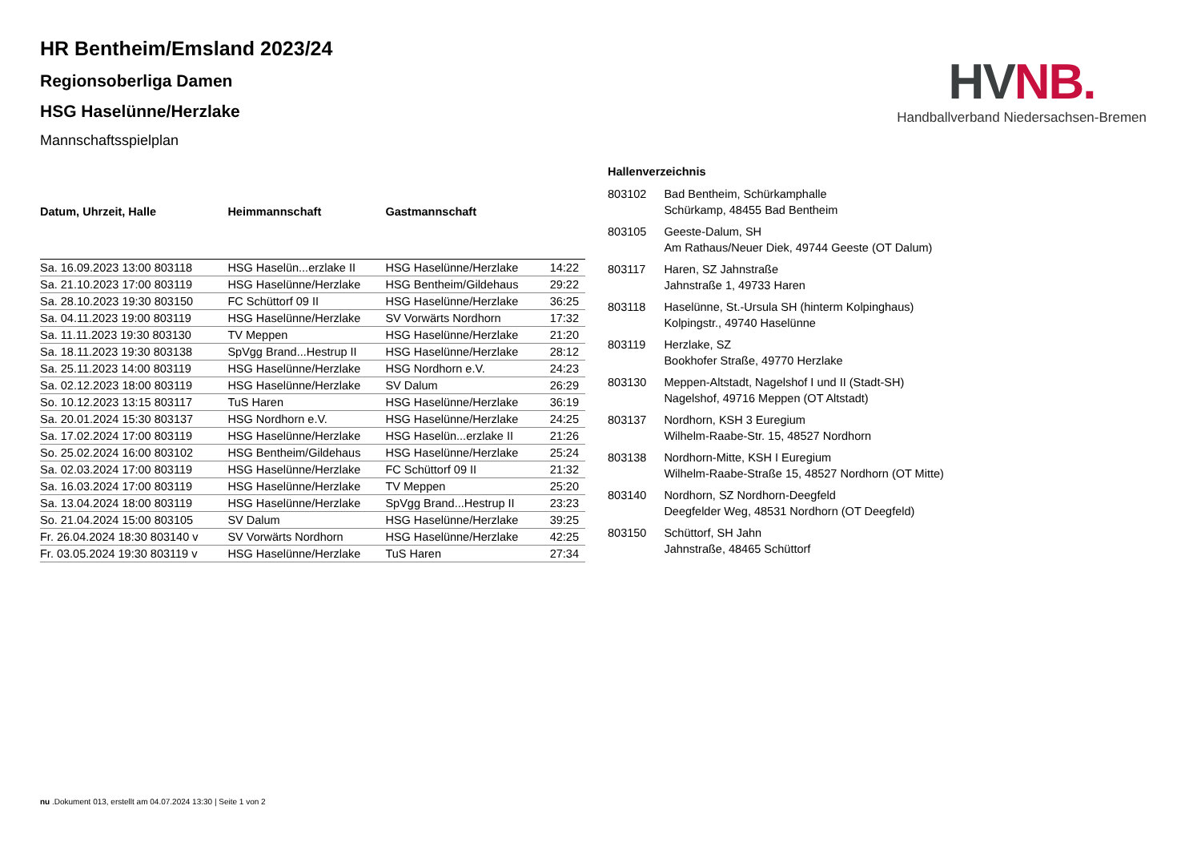HV NB.
Handballverband Niedersachsen-Bremen
HR Bentheim/Emsland 2023/24
Regionsoberliga Damen
HSG Haselünne/Herzlake
Mannschaftsspielplan
| Datum, Uhrzeit, Halle | Heimmannschaft | Gastmannschaft | |
| --- | --- | --- | --- |
| Sa. 16.09.2023 13:00 803118 | HSG Haselün...erzlake II | HSG Haselünne/Herzlake | 14:22 |
| Sa. 21.10.2023 17:00 803119 | HSG Haselünne/Herzlake | HSG Bentheim/Gildehaus | 29:22 |
| Sa. 28.10.2023 19:30 803150 | FC Schüttorf 09 II | HSG Haselünne/Herzlake | 36:25 |
| Sa. 04.11.2023 19:00 803119 | HSG Haselünne/Herzlake | SV Vorwärts Nordhorn | 17:32 |
| Sa. 11.11.2023 19:30 803130 | TV Meppen | HSG Haselünne/Herzlake | 21:20 |
| Sa. 18.11.2023 19:30 803138 | SpVgg Brand...Hestrup II | HSG Haselünne/Herzlake | 28:12 |
| Sa. 25.11.2023 14:00 803119 | HSG Haselünne/Herzlake | HSG Nordhorn e.V. | 24:23 |
| Sa. 02.12.2023 18:00 803119 | HSG Haselünne/Herzlake | SV Dalum | 26:29 |
| So. 10.12.2023 13:15 803117 | TuS Haren | HSG Haselünne/Herzlake | 36:19 |
| Sa. 20.01.2024 15:30 803137 | HSG Nordhorn e.V. | HSG Haselünne/Herzlake | 24:25 |
| Sa. 17.02.2024 17:00 803119 | HSG Haselünne/Herzlake | HSG Haselün...erzlake II | 21:26 |
| So. 25.02.2024 16:00 803102 | HSG Bentheim/Gildehaus | HSG Haselünne/Herzlake | 25:24 |
| Sa. 02.03.2024 17:00 803119 | HSG Haselünne/Herzlake | FC Schüttorf 09 II | 21:32 |
| Sa. 16.03.2024 17:00 803119 | HSG Haselünne/Herzlake | TV Meppen | 25:20 |
| Sa. 13.04.2024 18:00 803119 | HSG Haselünne/Herzlake | SpVgg Brand...Hestrup II | 23:23 |
| So. 21.04.2024 15:00 803105 | SV Dalum | HSG Haselünne/Herzlake | 39:25 |
| Fr. 26.04.2024 18:30 803140 v | SV Vorwärts Nordhorn | HSG Haselünne/Herzlake | 42:25 |
| Fr. 03.05.2024 19:30 803119 v | HSG Haselünne/Herzlake | TuS Haren | 27:34 |
Hallenverzeichnis
| 803102 | Bad Bentheim, Schürkamphalle Schürkamp, 48455 Bad Bentheim |
| 803105 | Geeste-Dalum, SH Am Rathaus/Neuer Diek, 49744 Geeste (OT Dalum) |
| 803117 | Haren, SZ Jahnstraße Jahnstraße 1, 49733 Haren |
| 803118 | Haselünne, St.-Ursula SH (hinterm Kolpinghaus) Kolpingstr., 49740 Haselünne |
| 803119 | Herzlake, SZ Bookhofer Straße, 49770 Herzlake |
| 803130 | Meppen-Altstadt, Nagelshof I und II (Stadt-SH) Nagelshof, 49716 Meppen (OT Altstadt) |
| 803137 | Nordhorn, KSH 3 Euregium Wilhelm-Raabe-Str. 15, 48527 Nordhorn |
| 803138 | Nordhorn-Mitte, KSH I Euregium Wilhelm-Raabe-Straße 15, 48527 Nordhorn (OT Mitte) |
| 803140 | Nordhorn, SZ Nordhorn-Deegfeld Deegfelder Weg, 48531 Nordhorn (OT Deegfeld) |
| 803150 | Schüttorf, SH Jahn Jahnstraße, 48465 Schüttorf |
nu .Dokument 013, erstellt am 04.07.2024 13:30 | Seite 1 von 2